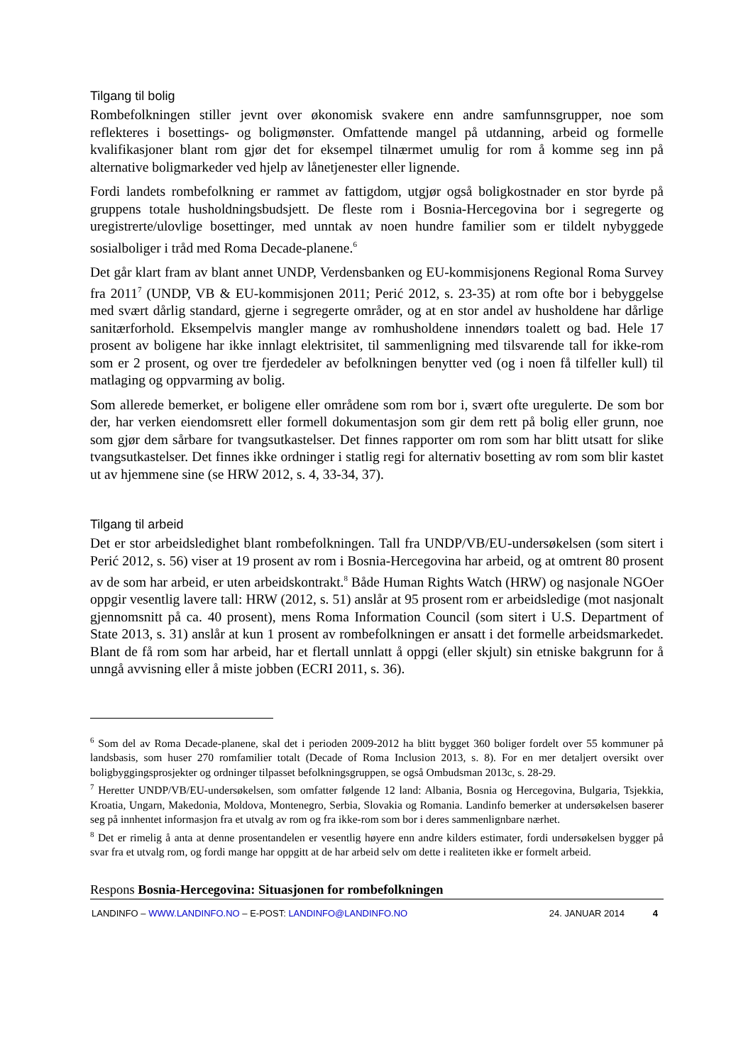Tilgang til bolig
Rombefolkningen stiller jevnt over økonomisk svakere enn andre samfunnsgrupper, noe som reflekteres i bosettings- og boligmønster. Omfattende mangel på utdanning, arbeid og formelle kvalifikasjoner blant rom gjør det for eksempel tilnærmet umulig for rom å komme seg inn på alternative boligmarkeder ved hjelp av lånetjenester eller lignende.
Fordi landets rombefolkning er rammet av fattigdom, utgjør også boligkostnader en stor byrde på gruppens totale husholdningsbudsjett. De fleste rom i Bosnia-Hercegovina bor i segregerte og uregistrerte/ulovlige bosettinger, med unntak av noen hundre familier som er tildelt nybyggede sosialboliger i tråd med Roma Decade-planene.<sup>6</sup>
Det går klart fram av blant annet UNDP, Verdensbanken og EU-kommisjonens Regional Roma Survey fra 2011<sup>7</sup> (UNDP, VB & EU-kommisjonen 2011; Perić 2012, s. 23-35) at rom ofte bor i bebyggelse med svært dårlig standard, gjerne i segregerte områder, og at en stor andel av husholdene har dårlige sanitærforhold. Eksempelvis mangler mange av romhusholdene innendørs toalett og bad. Hele 17 prosent av boligene har ikke innlagt elektrisitet, til sammenligning med tilsvarende tall for ikke-rom som er 2 prosent, og over tre fjerdedeler av befolkningen benytter ved (og i noen få tilfeller kull) til matlaging og oppvarming av bolig.
Som allerede bemerket, er boligene eller områdene som rom bor i, svært ofte uregulerte. De som bor der, har verken eiendomsrett eller formell dokumentasjon som gir dem rett på bolig eller grunn, noe som gjør dem sårbare for tvangsutkastelser. Det finnes rapporter om rom som har blitt utsatt for slike tvangsutkastelser. Det finnes ikke ordninger i statlig regi for alternativ bosetting av rom som blir kastet ut av hjemmene sine (se HRW 2012, s. 4, 33-34, 37).
Tilgang til arbeid
Det er stor arbeidsledighet blant rombefolkningen. Tall fra UNDP/VB/EU-undersøkelsen (som sitert i Perić 2012, s. 56) viser at 19 prosent av rom i Bosnia-Hercegovina har arbeid, og at omtrent 80 prosent av de som har arbeid, er uten arbeidskontrakt.<sup>8</sup> Både Human Rights Watch (HRW) og nasjonale NGOer oppgir vesentlig lavere tall: HRW (2012, s. 51) anslår at 95 prosent rom er arbeidsledige (mot nasjonalt gjennomsnitt på ca. 40 prosent), mens Roma Information Council (som sitert i U.S. Department of State 2013, s. 31) anslår at kun 1 prosent av rombefolkningen er ansatt i det formelle arbeidsmarkedet. Blant de få rom som har arbeid, har et flertall unnlatt å oppgi (eller skjult) sin etniske bakgrunn for å unngå avvisning eller å miste jobben (ECRI 2011, s. 36).
<sup>6</sup> Som del av Roma Decade-planene, skal det i perioden 2009-2012 ha blitt bygget 360 boliger fordelt over 55 kommuner på landsbasis, som huser 270 romfamilier totalt (Decade of Roma Inclusion 2013, s. 8). For en mer detaljert oversikt over boligbyggingsprosjekter og ordninger tilpasset befolkningsgruppen, se også Ombudsman 2013c, s. 28-29.
<sup>7</sup> Heretter UNDP/VB/EU-undersøkelsen, som omfatter følgende 12 land: Albania, Bosnia og Hercegovina, Bulgaria, Tsjekkia, Kroatia, Ungarn, Makedonia, Moldova, Montenegro, Serbia, Slovakia og Romania. Landinfo bemerker at undersøkelsen baserer seg på innhentet informasjon fra et utvalg av rom og fra ikke-rom som bor i deres sammenlignbare nærhet.
<sup>8</sup> Det er rimelig å anta at denne prosentandelen er vesentlig høyere enn andre kilders estimater, fordi undersøkelsen bygger på svar fra et utvalg rom, og fordi mange har oppgitt at de har arbeid selv om dette i realiteten ikke er formelt arbeid.
Respons Bosnia-Hercegovina: Situasjonen for rombefolkningen
LANDINFO – WWW.LANDINFO.NO – E-POST: LANDINFO@LANDINFO.NO 24. JANUAR 2014 4